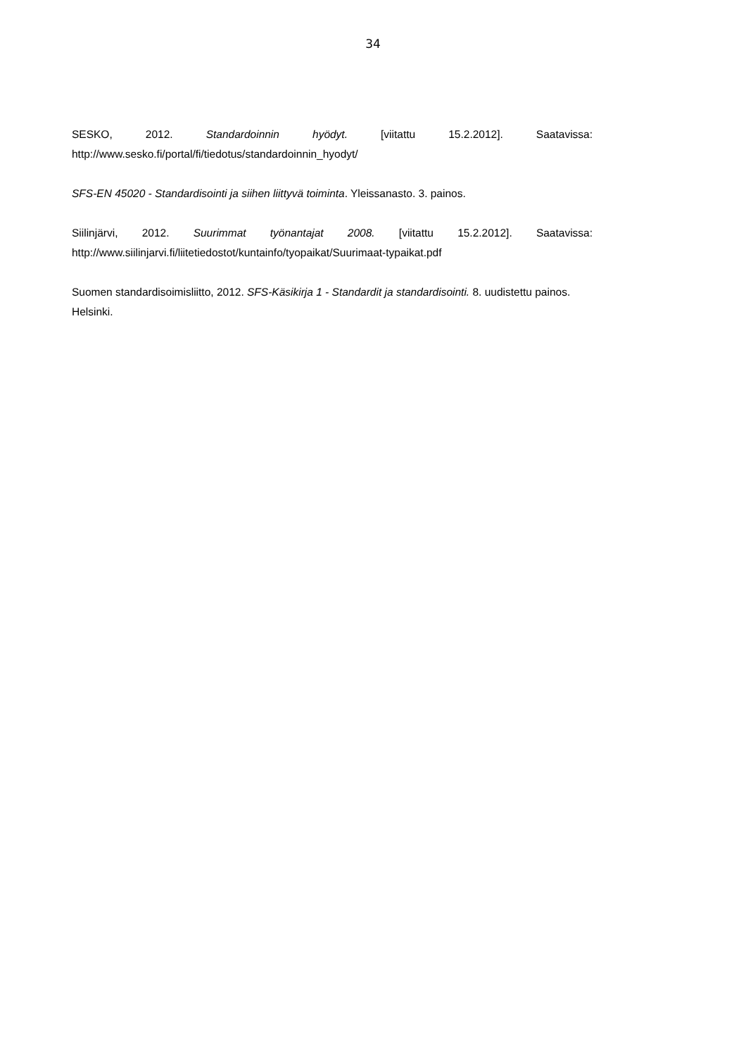34
SESKO, 2012. Standardoinnin hyödyt. [viitattu 15.2.2012]. Saatavissa: http://www.sesko.fi/portal/fi/tiedotus/standardoinnin_hyodyt/
SFS-EN 45020 - Standardisointi ja siihen liittyvä toiminta. Yleissanasto. 3. painos.
Siilinjärvi, 2012. Suurimmat työnantajat 2008. [viitattu 15.2.2012]. Saatavissa: http://www.siilinjarvi.fi/liitetiedostot/kuntainfo/tyopaikat/Suurimaat-typaikat.pdf
Suomen standardisoimisliitto, 2012. SFS-Käsikirja 1 - Standardit ja standardisointi. 8. uudistettu painos. Helsinki.